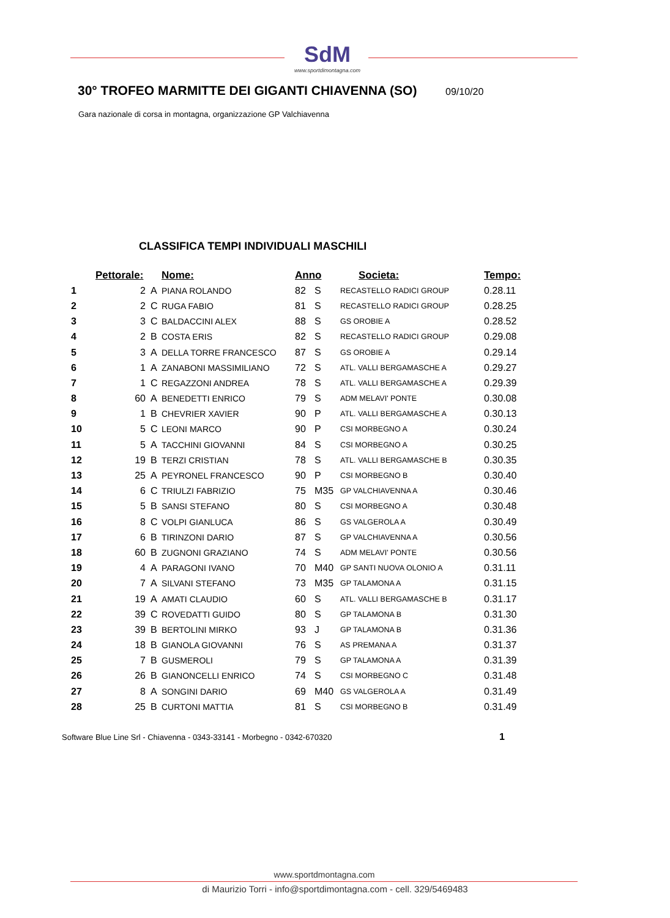SdM
www.sportdimontagna.com
30° TROFEO MARMITTE DEI GIGANTI CHIAVENNA (SO)
09/10/20
Gara nazionale di corsa in montagna, organizzazione GP Valchiavenna
CLASSIFICA TEMPI INDIVIDUALI MASCHILI
| | Pettorale: | | Nome: | Anno | | Societa: | Tempo: |
| --- | --- | --- | --- | --- | --- | --- | --- |
| 1 | 2 | A | PIANA ROLANDO | 82 | S | RECASTELLO RADICI GROUP | 0.28.11 |
| 2 | 2 | C | RUGA FABIO | 81 | S | RECASTELLO RADICI GROUP | 0.28.25 |
| 3 | 3 | C | BALDACCINI ALEX | 88 | S | GS OROBIE A | 0.28.52 |
| 4 | 2 | B | COSTA ERIS | 82 | S | RECASTELLO RADICI GROUP | 0.29.08 |
| 5 | 3 | A | DELLA TORRE FRANCESCO | 87 | S | GS OROBIE A | 0.29.14 |
| 6 | 1 | A | ZANABONI MASSIMILIANO | 72 | S | ATL. VALLI BERGAMASCHE A | 0.29.27 |
| 7 | 1 | C | REGAZZONI ANDREA | 78 | S | ATL. VALLI BERGAMASCHE A | 0.29.39 |
| 8 | 60 | A | BENEDETTI ENRICO | 79 | S | ADM MELAVI' PONTE | 0.30.08 |
| 9 | 1 | B | CHEVRIER XAVIER | 90 | P | ATL. VALLI BERGAMASCHE A | 0.30.13 |
| 10 | 5 | C | LEONI MARCO | 90 | P | CSI MORBEGNO A | 0.30.24 |
| 11 | 5 | A | TACCHINI GIOVANNI | 84 | S | CSI MORBEGNO A | 0.30.25 |
| 12 | 19 | B | TERZI CRISTIAN | 78 | S | ATL. VALLI BERGAMASCHE B | 0.30.35 |
| 13 | 25 | A | PEYRONEL FRANCESCO | 90 | P | CSI MORBEGNO B | 0.30.40 |
| 14 | 6 | C | TRIULZI FABRIZIO | 75 | M35 | GP VALCHIAVENNA A | 0.30.46 |
| 15 | 5 | B | SANSI STEFANO | 80 | S | CSI MORBEGNO A | 0.30.48 |
| 16 | 8 | C | VOLPI GIANLUCA | 86 | S | GS VALGEROLA A | 0.30.49 |
| 17 | 6 | B | TIRINZONI DARIO | 87 | S | GP VALCHIAVENNA A | 0.30.56 |
| 18 | 60 | B | ZUGNONI GRAZIANO | 74 | S | ADM MELAVI' PONTE | 0.30.56 |
| 19 | 4 | A | PARAGONI IVANO | 70 | M40 | GP SANTI NUOVA OLONIO A | 0.31.11 |
| 20 | 7 | A | SILVANI STEFANO | 73 | M35 | GP TALAMONA A | 0.31.15 |
| 21 | 19 | A | AMATI CLAUDIO | 60 | S | ATL. VALLI BERGAMASCHE B | 0.31.17 |
| 22 | 39 | C | ROVEDATTI GUIDO | 80 | S | GP TALAMONA B | 0.31.30 |
| 23 | 39 | B | BERTOLINI MIRKO | 93 | J | GP TALAMONA B | 0.31.36 |
| 24 | 18 | B | GIANOLA GIOVANNI | 76 | S | AS PREMANA A | 0.31.37 |
| 25 | 7 | B | GUSMEROLI | 79 | S | GP TALAMONA A | 0.31.39 |
| 26 | 26 | B | GIANONCELLI ENRICO | 74 | S | CSI MORBEGNO C | 0.31.48 |
| 27 | 8 | A | SONGINI DARIO | 69 | M40 | GS VALGEROLA A | 0.31.49 |
| 28 | 25 | B | CURTONI MATTIA | 81 | S | CSI MORBEGNO B | 0.31.49 |
Software Blue Line Srl - Chiavenna - 0343-33141 - Morbegno - 0342-670320
1
www.sportdmontagna.com
di Maurizio Torri - info@sportdimontagna.com - cell. 329/5469483